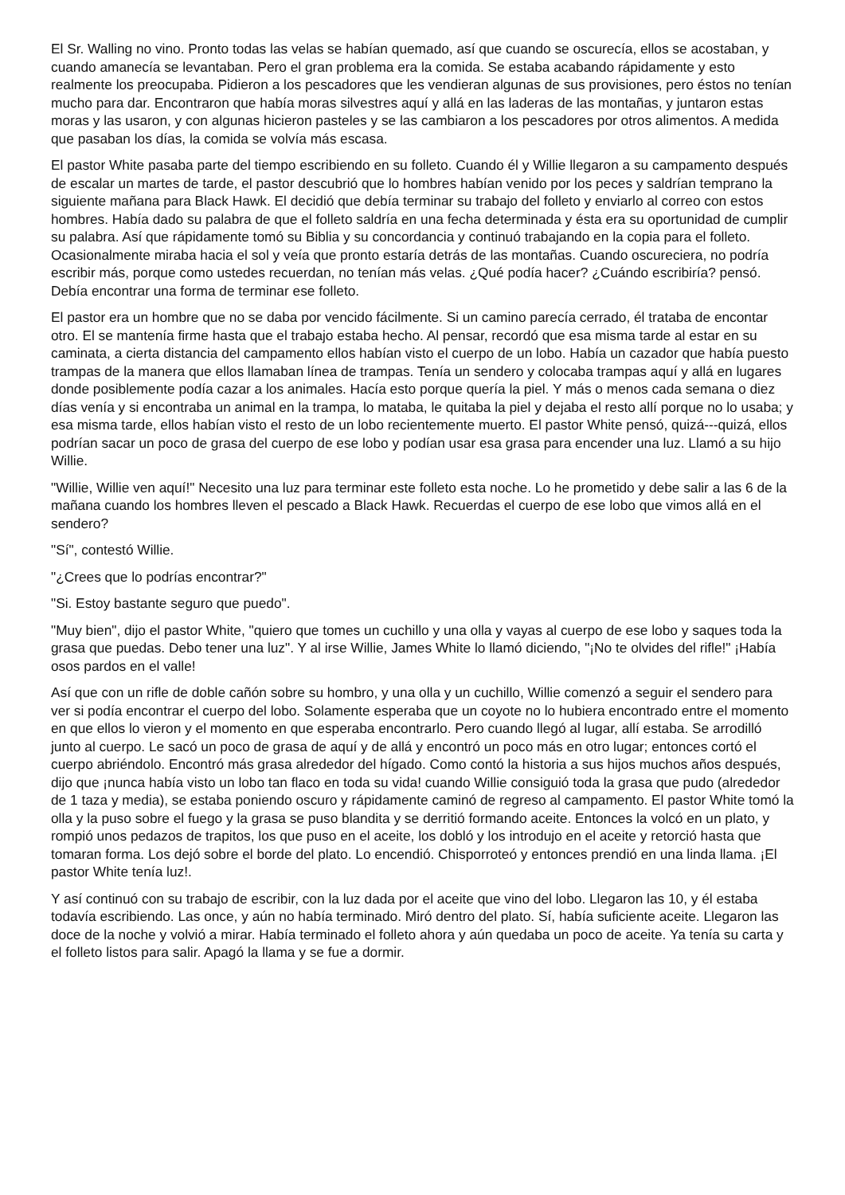El Sr. Walling no vino. Pronto todas las velas se habían quemado, así que cuando se oscurecía, ellos se acostaban, y cuando amanecía se levantaban. Pero el gran problema era la comida. Se estaba acabando rápidamente y esto realmente los preocupaba. Pidieron a los pescadores que les vendieran algunas de sus provisiones, pero éstos no tenían mucho para dar. Encontraron que había moras silvestres aquí y allá en las laderas de las montañas, y juntaron estas moras y las usaron, y con algunas hicieron pasteles y se las cambiaron a los pescadores por otros alimentos. A medida que pasaban los días, la comida se volvía más escasa.
El pastor White pasaba parte del tiempo escribiendo en su folleto. Cuando él y Willie llegaron a su campamento después de escalar un martes de tarde, el pastor descubrió que lo hombres habían venido por los peces y saldrían temprano la siguiente mañana para Black Hawk. El decidió que debía terminar su trabajo del folleto y enviarlo al correo con estos hombres. Había dado su palabra de que el folleto saldría en una fecha determinada y ésta era su oportunidad de cumplir su palabra. Así que rápidamente tomó su Biblia y su concordancia y continuó trabajando en la copia para el folleto. Ocasionalmente miraba hacia el sol y veía que pronto estaría detrás de las montañas. Cuando oscureciera, no podría escribir más, porque como ustedes recuerdan, no tenían más velas. ¿Qué podía hacer? ¿Cuándo escribiría? pensó. Debía encontrar una forma de terminar ese folleto.
El pastor era un hombre que no se daba por vencido fácilmente. Si un camino parecía cerrado, él trataba de encontar otro. El se mantenía firme hasta que el trabajo estaba hecho. Al pensar, recordó que esa misma tarde al estar en su caminata, a cierta distancia del campamento ellos habían visto el cuerpo de un lobo. Había un cazador que había puesto trampas de la manera que ellos llamaban línea de trampas. Tenía un sendero y colocaba trampas aquí y allá en lugares donde posiblemente podía cazar a los animales. Hacía esto porque quería la piel. Y más o menos cada semana o diez días venía y si encontraba un animal en la trampa, lo mataba, le quitaba la piel y dejaba el resto allí porque no lo usaba; y esa misma tarde, ellos habían visto el resto de un lobo recientemente muerto. El pastor White pensó, quizá---quizá, ellos podrían sacar un poco de grasa del cuerpo de ese lobo y podían usar esa grasa para encender una luz. Llamó a su hijo Willie.
"Willie, Willie ven aquí!" Necesito una luz para terminar este folleto esta noche. Lo he prometido y debe salir a las 6 de la mañana cuando los hombres lleven el pescado a Black Hawk. Recuerdas el cuerpo de ese lobo que vimos allá en el sendero?
"Sí", contestó Willie.
"¿Crees que lo podrías encontrar?"
"Si. Estoy bastante seguro que puedo".
"Muy bien", dijo el pastor White, "quiero que tomes un cuchillo y una olla y vayas al cuerpo de ese lobo y saques toda la grasa que puedas. Debo tener una luz". Y al irse Willie, James White lo llamó diciendo, "¡No te olvides del rifle!" ¡Había osos pardos en el valle!
Así que con un rifle de doble cañón sobre su hombro, y una olla y un cuchillo, Willie comenzó a seguir el sendero para ver si podía encontrar el cuerpo del lobo. Solamente esperaba que un coyote no lo hubiera encontrado entre el momento en que ellos lo vieron y el momento en que esperaba encontrarlo. Pero cuando llegó al lugar, allí estaba. Se arrodilló junto al cuerpo. Le sacó un poco de grasa de aquí y de allá y encontró un poco más en otro lugar; entonces cortó el cuerpo abriéndolo. Encontró más grasa alrededor del hígado. Como contó la historia a sus hijos muchos años después, dijo que ¡nunca había visto un lobo tan flaco en toda su vida! cuando Willie consiguió toda la grasa que pudo (alrededor de 1 taza y media), se estaba poniendo oscuro y rápidamente caminó de regreso al campamento. El pastor White tomó la olla y la puso sobre el fuego y la grasa se puso blandita y se derritió formando aceite. Entonces la volcó en un plato, y rompió unos pedazos de trapitos, los que puso en el aceite, los dobló y los introdujo en el aceite y retorció hasta que tomaran forma. Los dejó sobre el borde del plato. Lo encendió. Chisporroteó y entonces prendió en una linda llama. ¡El pastor White tenía luz!.
Y así continuó con su trabajo de escribir, con la luz dada por el aceite que vino del lobo. Llegaron las 10, y él estaba todavía escribiendo. Las once, y aún no había terminado. Miró dentro del plato. Sí, había suficiente aceite. Llegaron las doce de la noche y volvió a mirar. Había terminado el folleto ahora y aún quedaba un poco de aceite. Ya tenía su carta y el folleto listos para salir. Apagó la llama y se fue a dormir.